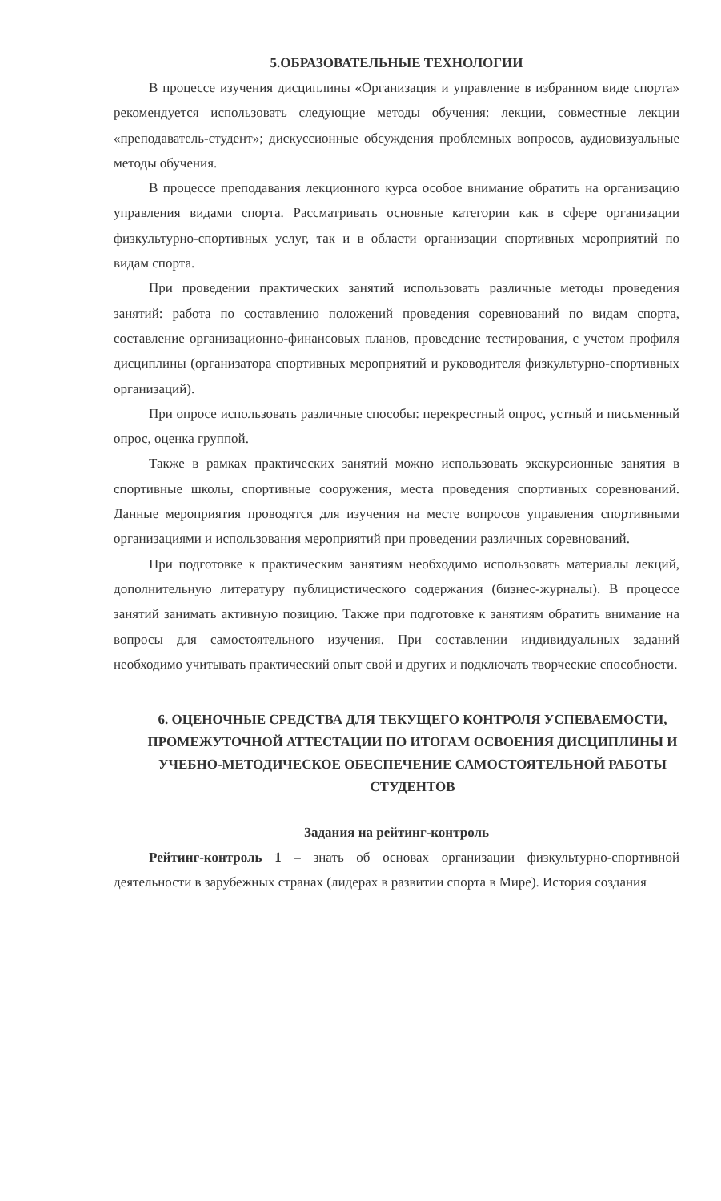5.ОБРАЗОВАТЕЛЬНЫЕ ТЕХНОЛОГИИ
В процессе изучения дисциплины «Организация и управление в избранном виде спорта» рекомендуется использовать следующие методы обучения: лекции, совместные лекции «преподаватель-студент»; дискуссионные обсуждения проблемных вопросов, аудиовизуальные методы обучения.
В процессе преподавания лекционного курса особое внимание обратить на организацию управления видами спорта. Рассматривать основные категории как в сфере организации физкультурно-спортивных услуг, так и в области организации спортивных мероприятий по видам спорта.
При проведении практических занятий использовать различные методы проведения занятий: работа по составлению положений проведения соревнований по видам спорта, составление организационно-финансовых планов, проведение тестирования, с учетом профиля дисциплины (организатора спортивных мероприятий и руководителя физкультурно-спортивных организаций).
При опросе использовать различные способы: перекрестный опрос, устный и письменный опрос, оценка группой.
Также в рамках практических занятий можно использовать экскурсионные занятия в спортивные школы, спортивные сооружения, места проведения спортивных соревнований. Данные мероприятия проводятся для изучения на месте вопросов управления спортивными организациями и использования мероприятий при проведении различных соревнований.
При подготовке к практическим занятиям необходимо использовать материалы лекций, дополнительную литературу публицистического содержания (бизнес-журналы). В процессе занятий занимать активную позицию. Также при подготовке к занятиям обратить внимание на вопросы для самостоятельного изучения. При составлении индивидуальных заданий необходимо учитывать практический опыт свой и других и подключать творческие способности.
6. ОЦЕНОЧНЫЕ СРЕДСТВА ДЛЯ ТЕКУЩЕГО КОНТРОЛЯ УСПЕВАЕМОСТИ, ПРОМЕЖУТОЧНОЙ АТТЕСТАЦИИ ПО ИТОГАМ ОСВОЕНИЯ ДИСЦИПЛИНЫ И УЧЕБНО-МЕТОДИЧЕСКОЕ ОБЕСПЕЧЕНИЕ САМОСТОЯТЕЛЬНОЙ РАБОТЫ СТУДЕНТОВ
Задания на рейтинг-контроль
Рейтинг-контроль 1 – знать об основах организации физкультурно-спортивной деятельности в зарубежных странах (лидерах в развитии спорта в Мире). История создания